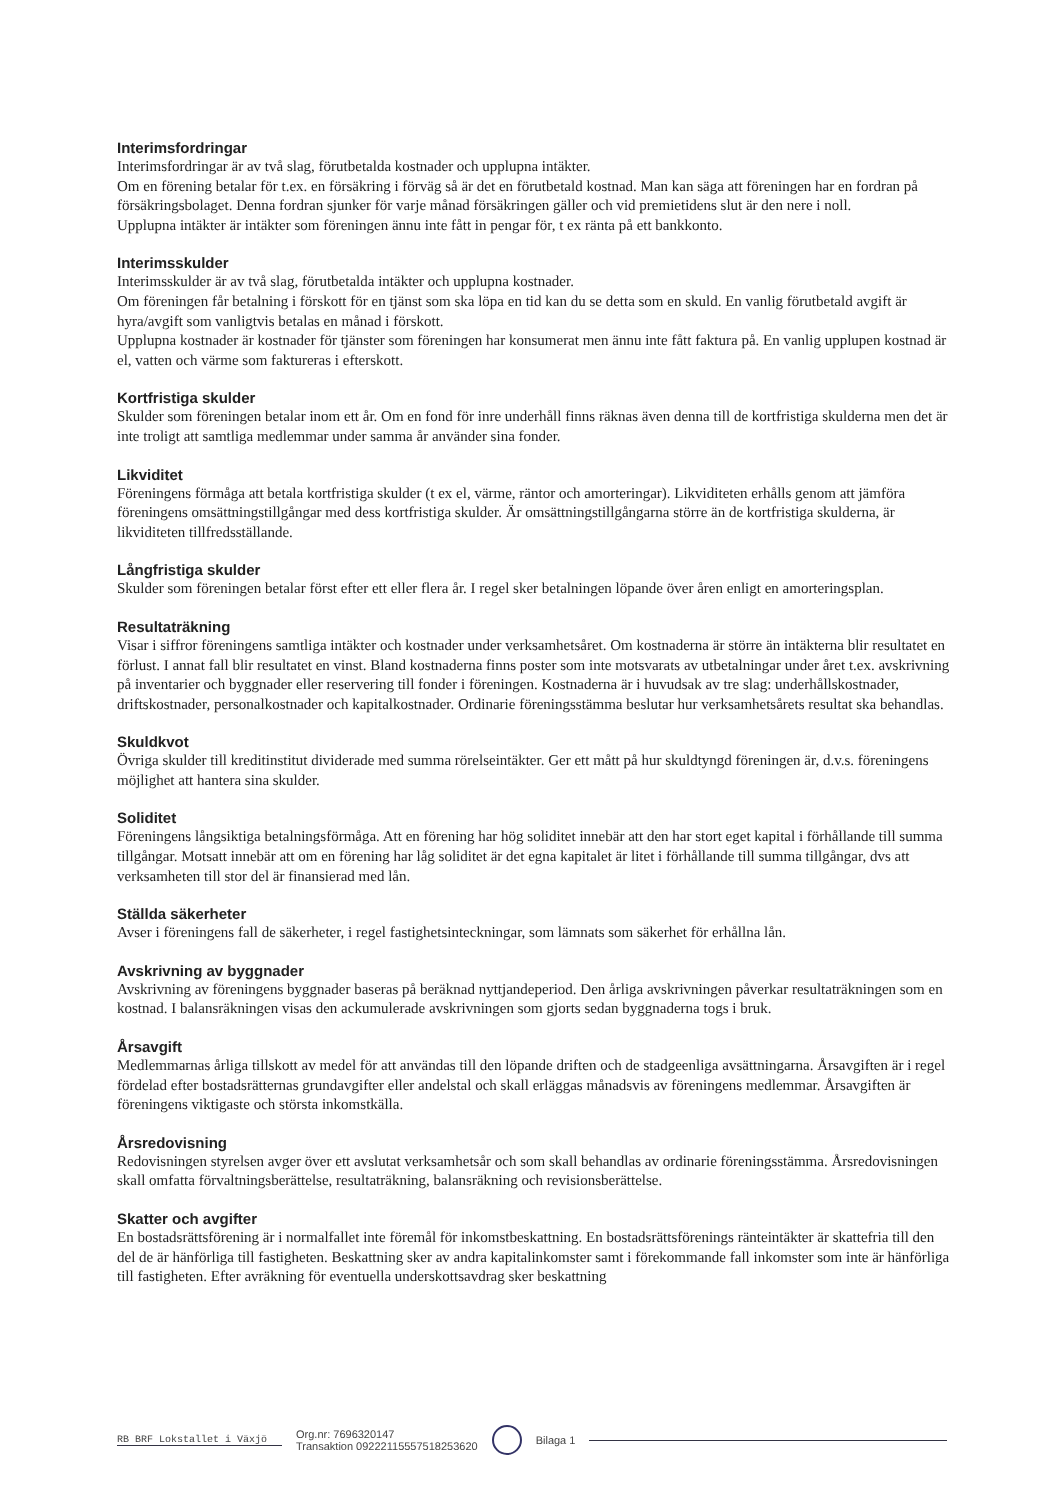Interimsfordringar
Interimsfordringar är av två slag, förutbetalda kostnader och upplupna intäkter.
Om en förening betalar för t.ex. en försäkring i förväg så är det en förutbetald kostnad. Man kan säga att föreningen har en fordran på försäkringsbolaget. Denna fordran sjunker för varje månad försäkringen gäller och vid premietidens slut är den nere i noll.
Upplupna intäkter är intäkter som föreningen ännu inte fått in pengar för, t ex ränta på ett bankkonto.
Interimsskulder
Interimsskulder är av två slag, förutbetalda intäkter och upplupna kostnader.
Om föreningen får betalning i förskott för en tjänst som ska löpa en tid kan du se detta som en skuld. En vanlig förutbetald avgift är hyra/avgift som vanligtvis betalas en månad i förskott.
Upplupna kostnader är kostnader för tjänster som föreningen har konsumerat men ännu inte fått faktura på. En vanlig upplupen kostnad är el, vatten och värme som faktureras i efterskott.
Kortfristiga skulder
Skulder som föreningen betalar inom ett år. Om en fond för inre underhåll finns räknas även denna till de kortfristiga skulderna men det är inte troligt att samtliga medlemmar under samma år använder sina fonder.
Likviditet
Föreningens förmåga att betala kortfristiga skulder (t ex el, värme, räntor och amorteringar). Likviditeten erhålls genom att jämföra föreningens omsättningstillgångar med dess kortfristiga skulder. Är omsättningstillgångarna större än de kortfristiga skulderna, är likviditeten tillfredsställande.
Långfristiga skulder
Skulder som föreningen betalar först efter ett eller flera år. I regel sker betalningen löpande över åren enligt en amorteringsplan.
Resultaträkning
Visar i siffror föreningens samtliga intäkter och kostnader under verksamhetsåret. Om kostnaderna är större än intäkterna blir resultatet en förlust. I annat fall blir resultatet en vinst. Bland kostnaderna finns poster som inte motsvarats av utbetalningar under året t.ex. avskrivning på inventarier och byggnader eller reservering till fonder i föreningen. Kostnaderna är i huvudsak av tre slag: underhållskostnader, driftskostnader, personalkostnader och kapitalkostnader. Ordinarie föreningsstämma beslutar hur verksamhetsårets resultat ska behandlas.
Skuldkvot
Övriga skulder till kreditinstitut dividerade med summa rörelseintäkter. Ger ett mått på hur skuldtyngd föreningen är, d.v.s. föreningens möjlighet att hantera sina skulder.
Soliditet
Föreningens långsiktiga betalningsförmåga. Att en förening har hög soliditet innebär att den har stort eget kapital i förhållande till summa tillgångar. Motsatt innebär att om en förening har låg soliditet är det egna kapitalet är litet i förhållande till summa tillgångar, dvs att verksamheten till stor del är finansierad med lån.
Ställda säkerheter
Avser i föreningens fall de säkerheter, i regel fastighetsinteckningar, som lämnats som säkerhet för erhållna lån.
Avskrivning av byggnader
Avskrivning av föreningens byggnader baseras på beräknad nyttjandeperiod. Den årliga avskrivningen påverkar resultaträkningen som en kostnad. I balansräkningen visas den ackumulerade avskrivningen som gjorts sedan byggnaderna togs i bruk.
Årsavgift
Medlemmarnas årliga tillskott av medel för att användas till den löpande driften och de stadgeenliga avsättningarna. Årsavgiften är i regel fördelad efter bostadsrätternas grundavgifter eller andelstal och skall erläggas månadsvis av föreningens medlemmar. Årsavgiften är föreningens viktigaste och största inkomstkälla.
Årsredovisning
Redovisningen styrelsen avger över ett avslutat verksamhetsår och som skall behandlas av ordinarie föreningsstämma. Årsredovisningen skall omfatta förvaltningsberättelse, resultaträkning, balansräkning och revisionsberättelse.
Skatter och avgifter
En bostadsrättsförening är i normalfallet inte föremål för inkomstbeskattning. En bostadsrättsförenings ränteintäkter är skattefria till den del de är hänförliga till fastigheten. Beskattning sker av andra kapitalinkomster samt i förekommande fall inkomster som inte är hänförliga till fastigheten. Efter avräkning för eventuella underskottsavdrag sker beskattning
RB BRF Lokstallet i Växjö Org.nr: 7696320147
Transaktion 09222115557518253620 Bilaga 1